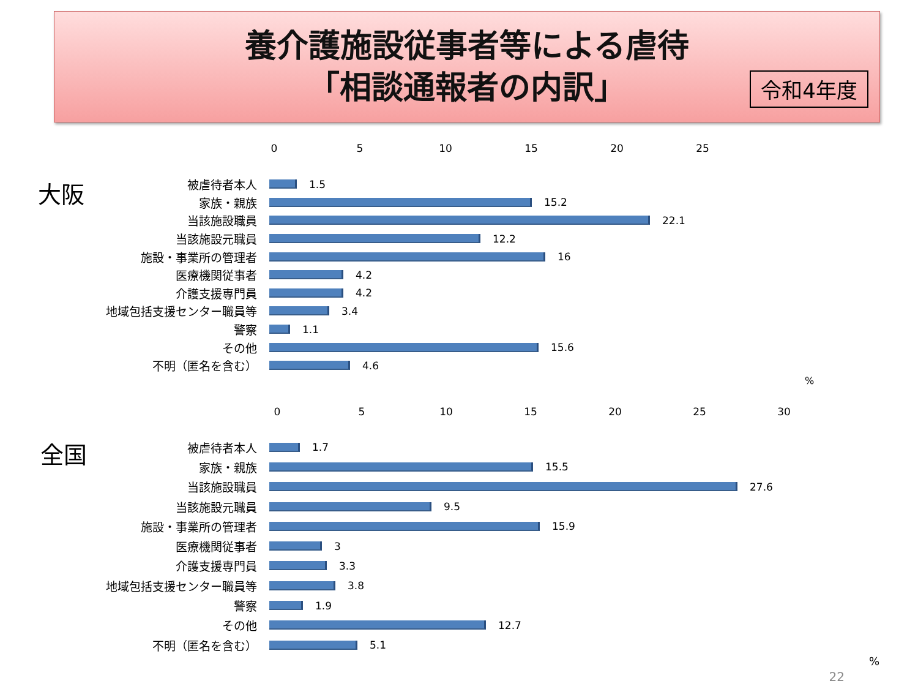養介護施設従事者等による虐待
「相談通報者の内訳」
令和4年度
大阪
0 5 10 15 20 25
被虐待者本人 1.5
家族・親族 15.2
当該施設職員 22.1
当該施設元職員 12.2
施設・事業所の管理者 16
医療機関従事者 4.2
介護支援専門員 4.2
地域包括支援センター職員等 3.4
警察 1.1
その他 15.6
不明（匿名を含む） 4.6
%
全国
0 5 10 15 20 25 30
被虐待者本人 1.7
家族・親族 15.5
当該施設職員 27.6
当該施設元職員 9.5
施設・事業所の管理者 15.9
医療機関従事者 3
介護支援専門員 3.3
地域包括支援センター職員等 3.8
警察 1.9
その他 12.7
不明（匿名を含む） 5.1
%
22